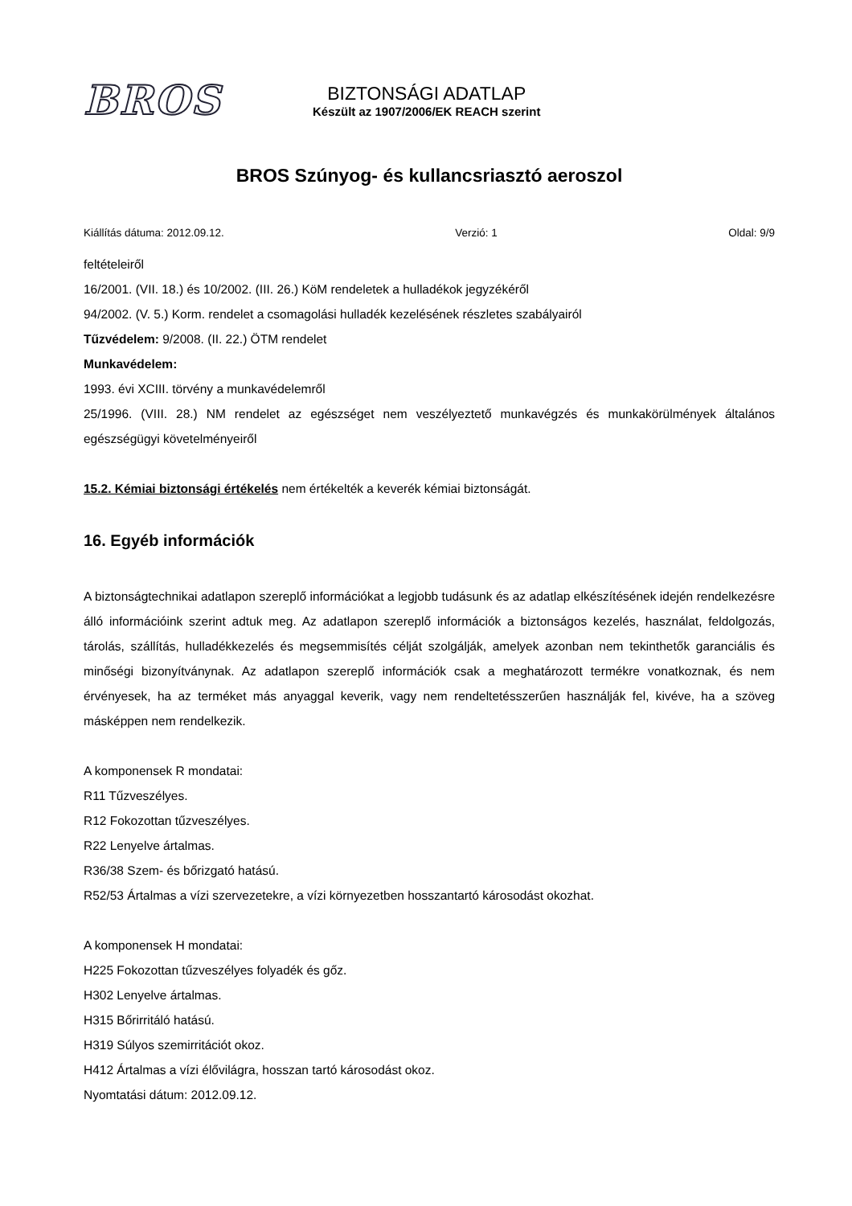BROS
BIZTONSÁGI ADATLAP
Készült az 1907/2006/EK REACH szerint
BROS Szúnyog- és kullancsriasztó aeroszol
Kiállítás dátuma: 2012.09.12. Verzió: 1 Oldal: 9/9
feltételeiről
16/2001. (VII. 18.) és 10/2002. (III. 26.) KöM rendeletek a hulladékok jegyzékéről
94/2002. (V. 5.) Korm. rendelet a csomagolási hulladék kezelésének részletes szabályairól
Tűzvédelem: 9/2008. (II. 22.) ÖTM rendelet
Munkavédelem:
1993. évi XCIII. törvény a munkavédelemről
25/1996. (VIII. 28.) NM rendelet az egészséget nem veszélyeztető munkavégzés és munkakörülmények általános egészségügyi követelményeiről
15.2. Kémiai biztonsági értékelés nem értékelték a keverék kémiai biztonságát.
16. Egyéb információk
A biztonságtechnikai adatlapon szereplő információkat a legjobb tudásunk és az adatlap elkészítésének idején rendelkezésre álló információink szerint adtuk meg. Az adatlapon szereplő információk a biztonságos kezelés, használat, feldolgozás, tárolás, szállítás, hulladékkezelés és megsemmisítés célját szolgálják, amelyek azonban nem tekinthetők garanciális és minőségi bizonyítványnak. Az adatlapon szereplő információk csak a meghatározott termékre vonatkoznak, és nem érvényesek, ha az terméket más anyaggal keverik, vagy nem rendeltetésszerűen használják fel, kivéve, ha a szöveg másképpen nem rendelkezik.
A komponensek R mondatai:
R11 Tűzveszélyes.
R12 Fokozottan tűzveszélyes.
R22 Lenyelve ártalmas.
R36/38 Szem- és bőrizgató hatású.
R52/53 Ártalmas a vízi szervezetekre, a vízi környezetben hosszantartó károsodást okozhat.
A komponensek H mondatai:
H225 Fokozottan tűzveszélyes folyadék és gőz.
H302 Lenyelve ártalmas.
H315 Bőrirritáló hatású.
H319 Súlyos szemirritációt okoz.
H412 Ártalmas a vízi élővilágra, hosszan tartó károsodást okoz.
Nyomtatási dátum: 2012.09.12.